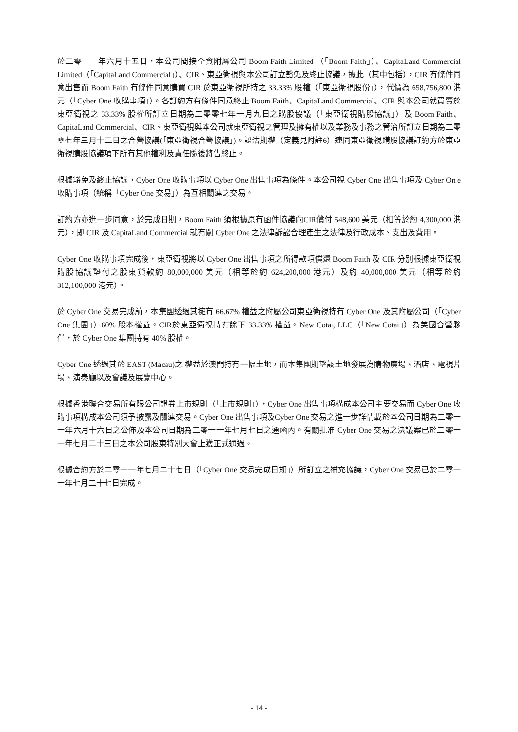於二零一一年六月十五日，本公司間接全資附屬公司 Boom Faith Limited （「Boom Faith」）、CapitaLand Commercial Limited（「CapitaLand Commercial」）、CIR、東亞衛視與本公司訂立豁免及終止協議，據此（其中包括），CIR 有條件同意出售而 Boom Faith 有條件同意購買 CIR 於東亞衛視所持之 33.33% 股權（「東亞衛視股份」），代價為 658,756,800 港元（「Cyber One 收購事項」）。各訂約方有條件同意終止 Boom Faith、CapitaLand Commercial、CIR 與本公司就買賣於東亞衛視之 33.33% 股權所訂立日期為二零零七年一月九日之購股協議（「東亞衛視購股協議」）及 Boom Faith、CapitaLand Commercial、CIR、東亞衛視與本公司就東亞衛視之管理及擁有權以及業務及事務之管治所訂立日期為二零零七年三月十二日之合營協議(「東亞衛視合營協議」)。認沽期權（定義見附註6）連同東亞衛視購股協議訂約方於東亞衛視購股協議項下所有其他權利及責任隨後將告終止。
根據豁免及終止協議，Cyber One 收購事項以 Cyber One 出售事項為條件。本公司視 Cyber One 出售事項及 Cyber On e收購事項（統稱「Cyber One 交易」）為互相關連之交易。
訂約方亦進一步同意，於完成日期，Boom Faith 須根據原有函件協議向CIR償付 548,600 美元（相等於約 4,300,000 港元），即 CIR 及 CapitaLand Commercial 就有關 Cyber One 之法律訴訟合理產生之法律及行政成本、支出及費用。
Cyber One 收購事項完成後，東亞衛視將以 Cyber One 出售事項之所得款項償還 Boom Faith 及 CIR 分別根據東亞衛視購股協議墊付之股東貸款約 80,000,000 美元（相等於約 624,200,000 港元）及約 40,000,000 美元（相等於約 312,100,000 港元）。
於 Cyber One 交易完成前，本集團透過其擁有 66.67% 權益之附屬公司東亞衛視持有 Cyber One 及其附屬公司（「Cyber One 集團」）60% 股本權益。CIR於東亞衛視持有餘下 33.33% 權益。New Cotai, LLC（「New Cotai」）為美國合營夥伴，於 Cyber One 集團持有 40% 股權。
Cyber One 透過其於 EAST (Macau)之 權益於澳門持有一幅土地，而本集團期望該土地發展為購物廣場、酒店、電視片場、演奏廳以及會議及展覽中心。
根據香港聯合交易所有限公司證券上市規則（「上市規則」），Cyber One 出售事項構成本公司主要交易而 Cyber One 收購事項構成本公司須予披露及關連交易。Cyber One 出售事項及Cyber One 交易之進一步詳情載於本公司日期為二零一一年六月十六日之公佈及本公司日期為二零一一年七月七日之通函內。有關批准 Cyber One 交易之決議案已於二零一一年七月二十三日之本公司股東特別大會上獲正式通過。
根據合約方於二零一一年七月二十七日（「Cyber One 交易完成日期」）所訂立之補充協議，Cyber One 交易已於二零一一年七月二十七日完成。
- 14 -